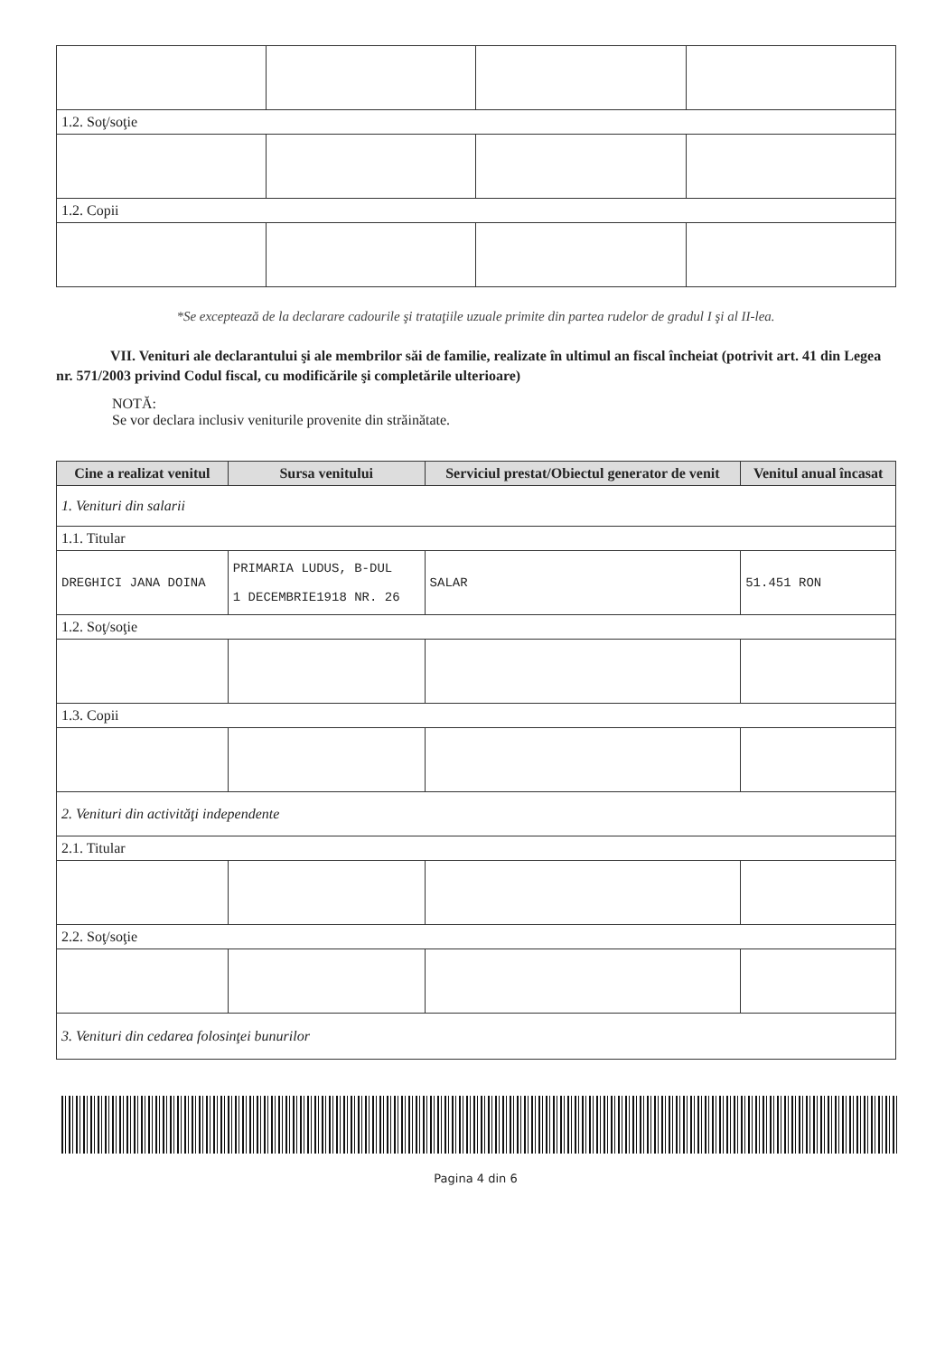| 1.2. Soţ/soţie | | | |
| 1.2. Copii | | | |
*Se exceptează de la declarare cadourile şi trataţiile uzuale primite din partea rudelor de gradul I şi al II-lea.
VII. Venituri ale declarantului şi ale membrilor săi de familie, realizate în ultimul an fiscal încheiat (potrivit art. 41 din Legea nr. 571/2003 privind Codul fiscal, cu modificările şi completările ulterioare)
NOTĂ:
Se vor declara inclusiv veniturile provenite din străinătate.
| Cine a realizat venitul | Sursa venitului | Serviciul prestat/Obiectul generator de venit | Venitul anual încasat |
| --- | --- | --- | --- |
| 1. Venituri din salarii | | | |
| 1.1. Titular | | | |
| DREGHICI JANA DOINA | PRIMARIA LUDUS, B-DUL 1 DECEMBRIE1918 NR. 26 | SALAR | 51.451 RON |
| 1.2. Soţ/soţie | | | |
| 1.3. Copii | | | |
| 2. Venituri din activităţi independente | | | |
| 2.1. Titular | | | |
| 2.2. Soţ/soţie | | | |
| 3. Venituri din cedarea folosinţei bunurilor | | | |
Pagina 4 din 6